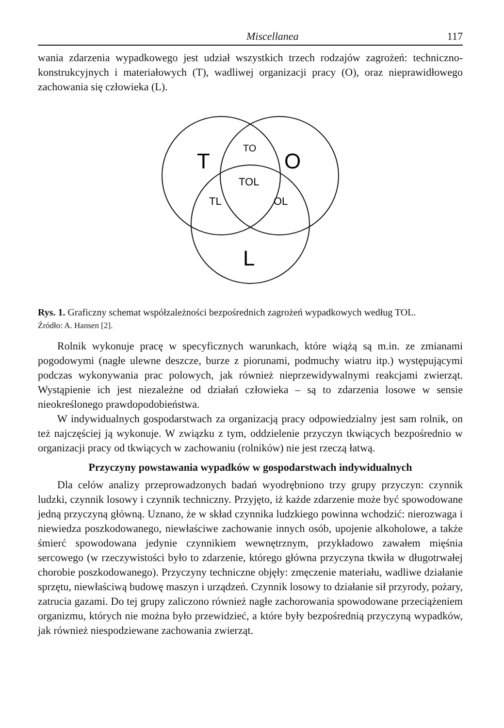Miscellanea 117
wania zdarzenia wypadkowego jest udział wszystkich trzech rodzajów zagrożeń: techniczno-konstrukcyjnych i materiałowych (T), wadliwej organizacji pracy (O), oraz nieprawidłowego zachowania się człowieka (L).
T
O
L
TO
TOL
TL
OL
Rys. 1. Graficzny schemat współzależności bezpośrednich zagrożeń wypadkowych według TOL.
Źródło: A. Hansen [2].
Rolnik wykonuje pracę w specyficznych warunkach, które wiążą są m.in. ze zmianami pogodowymi (nagłe ulewne deszcze, burze z piorunami, podmuchy wiatru itp.) występującymi podczas wykonywania prac polowych, jak również nieprzewidywalnymi reakcjami zwierząt. Wystąpienie ich jest niezależne od działań człowieka – są to zdarzenia losowe w sensie nieokreślonego prawdopodobieństwa.
W indywidualnych gospodarstwach za organizacją pracy odpowiedzialny jest sam rolnik, on też najczęściej ją wykonuje. W związku z tym, oddzielenie przyczyn tkwiących bezpośrednio w organizacji pracy od tkwiących w zachowaniu (rolników) nie jest rzeczą łatwą.
Przyczyny powstawania wypadków w gospodarstwach indywidualnych
Dla celów analizy przeprowadzonych badań wyodrębniono trzy grupy przyczyn: czynnik ludzki, czynnik losowy i czynnik techniczny. Przyjęto, iż każde zdarzenie może być spowodowane jedną przyczyną główną. Uznano, że w skład czynnika ludzkiego powinna wchodzić: nierozwaga i niewiedza poszkodowanego, niewłaściwe zachowanie innych osób, upojenie alkoholowe, a także śmierć spowodowana jedynie czynnikiem wewnętrznym, przykładowo zawałem mięśnia sercowego (w rzeczywistości było to zdarzenie, którego główna przyczyna tkwiła w długotrwałej chorobie poszkodowanego). Przyczyny techniczne objęły: zmęczenie materiału, wadliwe działanie sprzętu, niewłaściwą budowę maszyn i urządzeń. Czynnik losowy to działanie sił przyrody, pożary, zatrucia gazami. Do tej grupy zaliczono również nagłe zachorowania spowodowane przeciążeniem organizmu, których nie można było przewidzieć, a które były bezpośrednią przyczyną wypadków, jak również niespodziewane zachowania zwierząt.